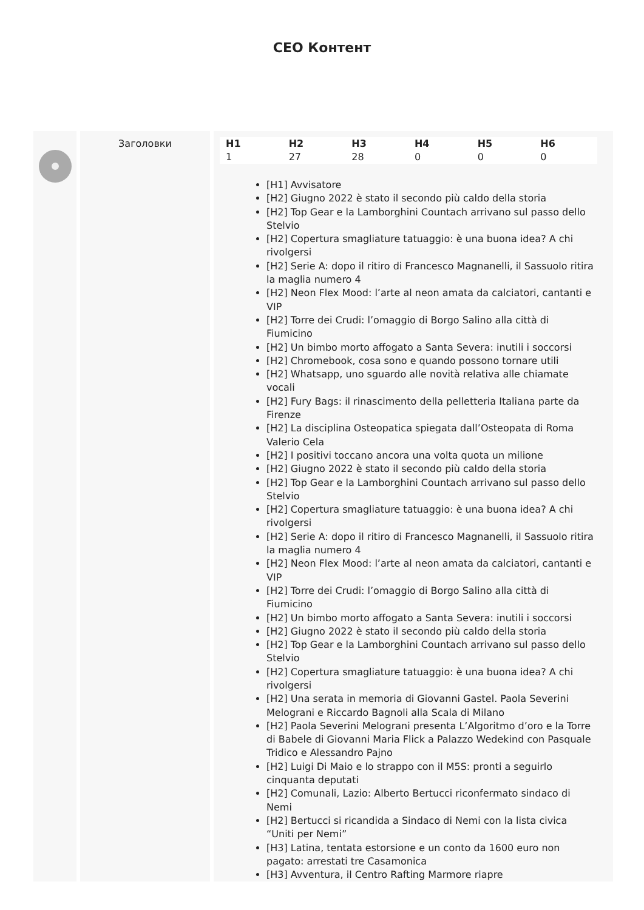CEO Контент
Заголовки
| H1 | H2 | H3 | H4 | H5 | H6 |
| --- | --- | --- | --- | --- | --- |
| 1 | 27 | 28 | 0 | 0 | 0 |
[H1] Avvisatore
[H2] Giugno 2022 è stato il secondo più caldo della storia
[H2] Top Gear e la Lamborghini Countach arrivano sul passo dello Stelvio
[H2] Copertura smagliature tatuaggio: è una buona idea? A chi rivolgersi
[H2] Serie A: dopo il ritiro di Francesco Magnanelli, il Sassuolo ritira la maglia numero 4
[H2] Neon Flex Mood: l’arte al neon amata da calciatori, cantanti e VIP
[H2] Torre dei Crudi: l’omaggio di Borgo Salino alla città di Fiumicino
[H2] Un bimbo morto affogato a Santa Severa: inutili i soccorsi
[H2] Chromebook, cosa sono e quando possono tornare utili
[H2] Whatsapp, uno sguardo alle novità relativa alle chiamate vocali
[H2] Fury Bags: il rinascimento della pelletteria Italiana parte da Firenze
[H2] La disciplina Osteopatica spiegata dall’Osteopata di Roma Valerio Cela
[H2] I positivi toccano ancora una volta quota un milione
[H2] Giugno 2022 è stato il secondo più caldo della storia
[H2] Top Gear e la Lamborghini Countach arrivano sul passo dello Stelvio
[H2] Copertura smagliature tatuaggio: è una buona idea? A chi rivolgersi
[H2] Serie A: dopo il ritiro di Francesco Magnanelli, il Sassuolo ritira la maglia numero 4
[H2] Neon Flex Mood: l’arte al neon amata da calciatori, cantanti e VIP
[H2] Torre dei Crudi: l’omaggio di Borgo Salino alla città di Fiumicino
[H2] Un bimbo morto affogato a Santa Severa: inutili i soccorsi
[H2] Giugno 2022 è stato il secondo più caldo della storia
[H2] Top Gear e la Lamborghini Countach arrivano sul passo dello Stelvio
[H2] Copertura smagliature tatuaggio: è una buona idea? A chi rivolgersi
[H2] Una serata in memoria di Giovanni Gastel. Paola Severini Melograni e Riccardo Bagnoli alla Scala di Milano
[H2] Paola Severini Melograni presenta L’Algoritmo d’oro e la Torre di Babele di Giovanni Maria Flick a Palazzo Wedekind con Pasquale Tridico e Alessandro Pajno
[H2] Luigi Di Maio e lo strappo con il M5S: pronti a seguirlo cinquanta deputati
[H2] Comunali, Lazio: Alberto Bertucci riconfermato sindaco di Nemi
[H2] Bertucci si ricandida a Sindaco di Nemi con la lista civica “Uniti per Nemi”
[H3] Latina, tentata estorsione e un conto da 1600 euro non pagato: arrestati tre Casamonica
[H3] Avventura, il Centro Rafting Marmore riapre